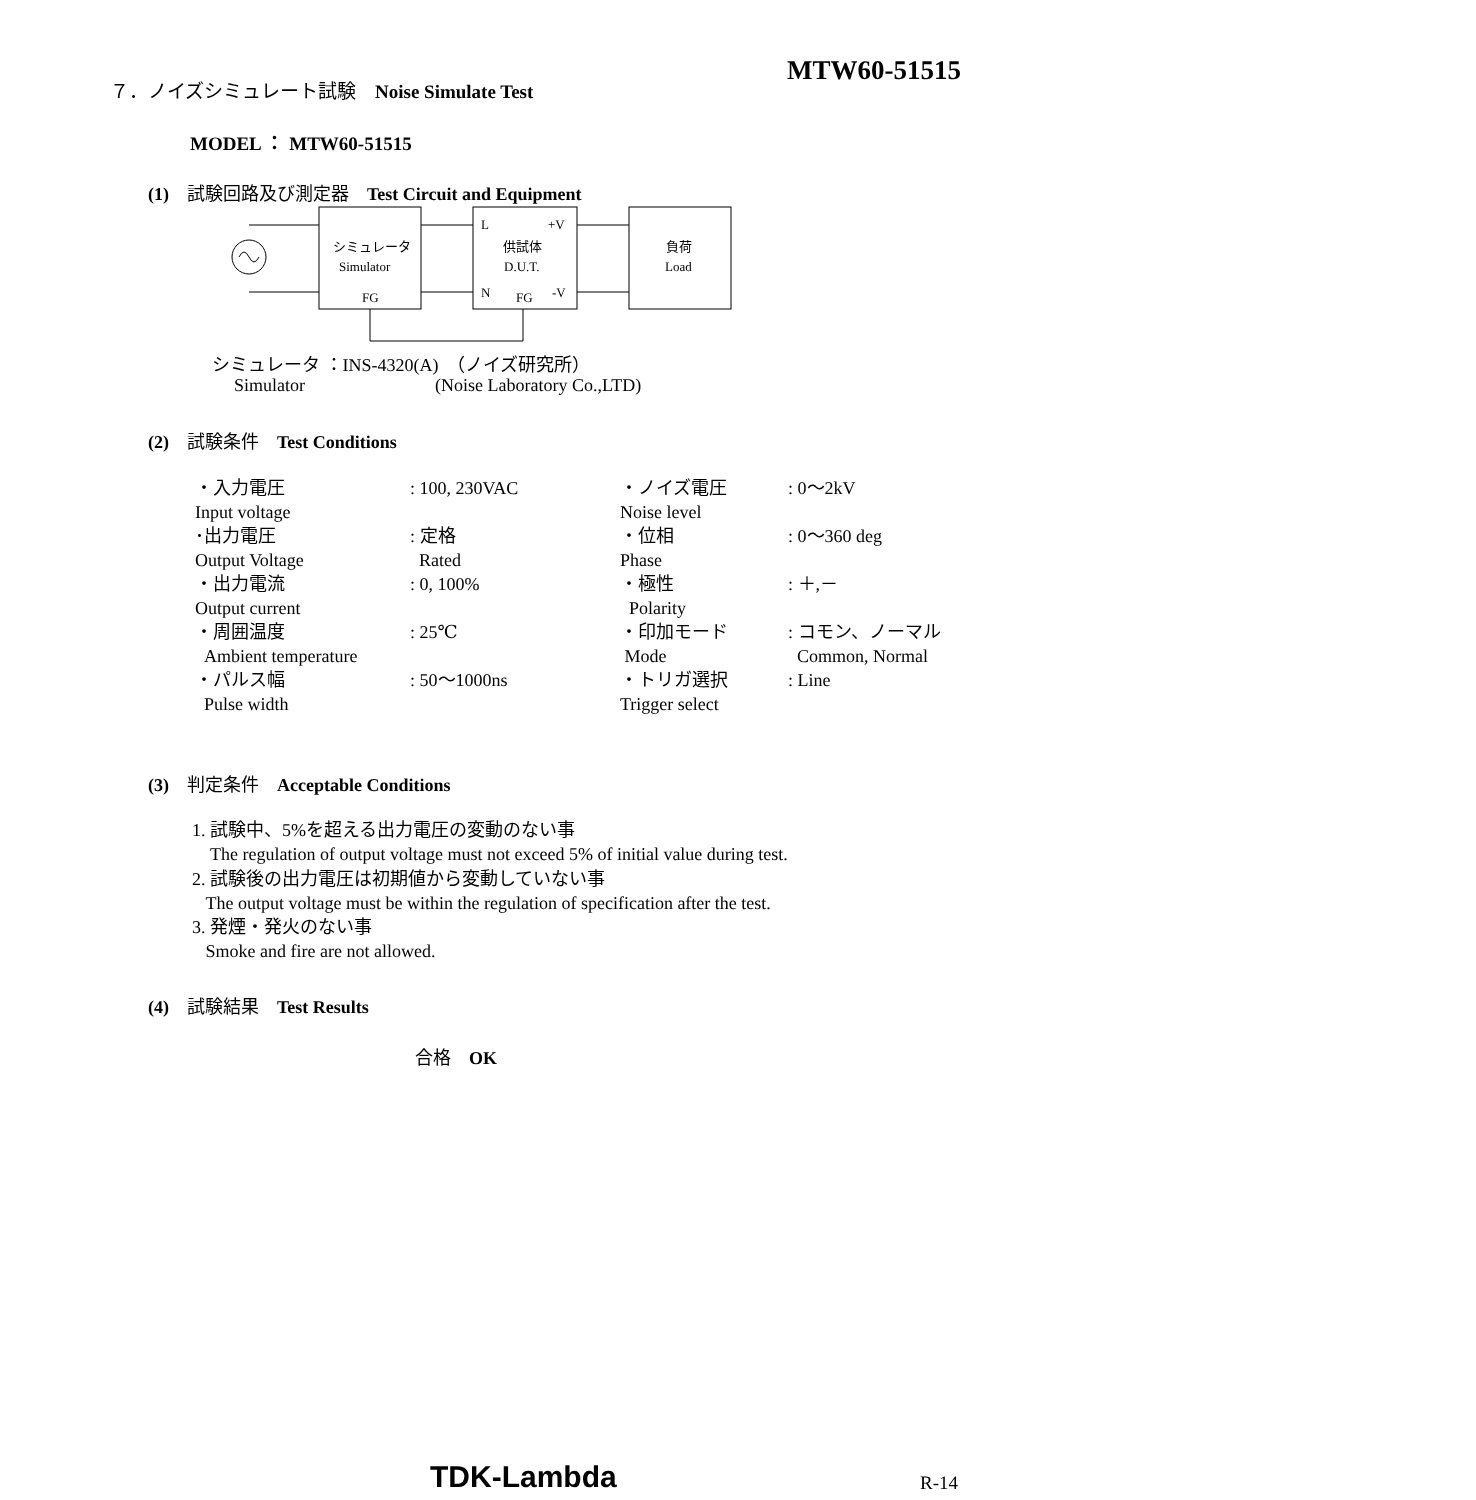MTW60-51515
７．ノイズシミュレート試験　Noise Simulate Test
MODEL ： MTW60-51515
(1)　試験回路及び測定器　Test Circuit and Equipment
シミュレータ
Simulator
FG
L
+V
供試体
D.U.T.
N
FG
-V
負荷
Load
シミュレータ ：INS-4320(A)　（ノイズ研究所）
Simulator (Noise Laboratory Co.,LTD)
(2)　試験条件　Test Conditions
| ・入力電圧 Input voltage | : 100, 230VAC | ・ノイズ電圧 Noise level | : 0～2kV |
| ･出力電圧 Output Voltage | : 定格 Rated | ・位相 Phase | : 0～360 deg |
| ・出力電流 Output current | : 0, 100% | ・極性 Polarity | : ＋,－ |
| ・周囲温度 Ambient temperature | : 25℃ | ・印加モード Mode | : コモン、ノーマル Common, Normal |
| ・パルス幅 Pulse width | : 50～1000ns | ・トリガ選択 Trigger select | : Line |
(3)　判定条件　Acceptable Conditions
1. 試験中、5%を超える出力電圧の変動のない事
The regulation of output voltage must not exceed 5% of initial value during test.
2. 試験後の出力電圧は初期値から変動していない事
The output voltage must be within the regulation of specification after the test.
3. 発煙・発火のない事
Smoke and fire are not allowed.
(4)　試験結果　Test Results
合格　OK
TDK-Lambda R-14